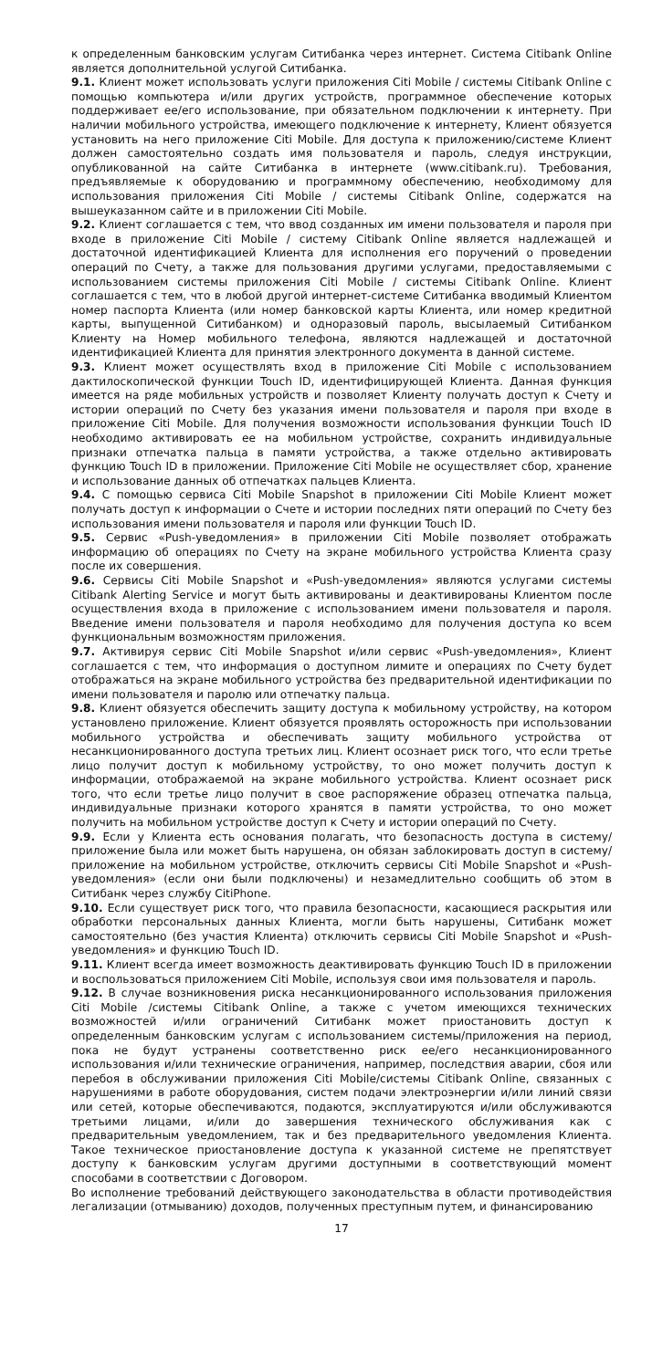к определенным банковским услугам Ситибанка через интернет. Система Citibank Online является дополнительной услугой Ситибанка.
9.1. Клиент может использовать услуги приложения Citi Mobile / системы Citibank Online с помощью компьютера и/или других устройств, программное обеспечение которых поддерживает ее/его использование, при обязательном подключении к интернету. При наличии мобильного устройства, имеющего подключение к интернету, Клиент обязуется установить на него приложение Citi Mobile. Для доступа к приложению/системе Клиент должен самостоятельно создать имя пользователя и пароль, следуя инструкции, опубликованной на сайте Ситибанка в интернете (www.citibank.ru). Требования, предъявляемые к оборудованию и программному обеспечению, необходимому для использования приложения Citi Mobile / системы Citibank Online, содержатся на вышеуказанном сайте и в приложении Citi Mobile.
9.2. Клиент соглашается с тем, что ввод созданных им имени пользователя и пароля при входе в приложение Citi Mobile / систему Citibank Online является надлежащей и достаточной идентификацией Клиента для исполнения его поручений о проведении операций по Счету, а также для пользования другими услугами, предоставляемыми с использованием системы приложения Citi Mobile / системы Citibank Online. Клиент соглашается с тем, что в любой другой интернет-системе Ситибанка вводимый Клиентом номер паспорта Клиента (или номер банковской карты Клиента, или номер кредитной карты, выпущенной Ситибанком) и одноразовый пароль, высылаемый Ситибанком Клиенту на Номер мобильного телефона, являются надлежащей и достаточной идентификацией Клиента для принятия электронного документа в данной системе.
9.3. Клиент может осуществлять вход в приложение Citi Mobile с использованием дактилоскопической функции Touch ID, идентифицирующей Клиента. Данная функция имеется на ряде мобильных устройств и позволяет Клиенту получать доступ к Счету и истории операций по Счету без указания имени пользователя и пароля при входе в приложение Citi Mobile. Для получения возможности использования функции Touch ID необходимо активировать ее на мобильном устройстве, сохранить индивидуальные признаки отпечатка пальца в памяти устройства, а также отдельно активировать функцию Touch ID в приложении. Приложение Citi Mobile не осуществляет сбор, хранение и использование данных об отпечатках пальцев Клиента.
9.4. С помощью сервиса Citi Mobile Snapshot в приложении Citi Mobile Клиент может получать доступ к информации о Счете и истории последних пяти операций по Счету без использования имени пользователя и пароля или функции Touch ID.
9.5. Сервис «Push-уведомления» в приложении Citi Mobile позволяет отображать информацию об операциях по Счету на экране мобильного устройства Клиента сразу после их совершения.
9.6. Сервисы Citi Mobile Snapshot и «Push-уведомления» являются услугами системы Citibank Alerting Service и могут быть активированы и деактивированы Клиентом после осуществления входа в приложение с использованием имени пользователя и пароля. Введение имени пользователя и пароля необходимо для получения доступа ко всем функциональным возможностям приложения.
9.7. Активируя сервис Citi Mobile Snapshot и/или сервис «Push-уведомления», Клиент соглашается с тем, что информация о доступном лимите и операциях по Счету будет отображаться на экране мобильного устройства без предварительной идентификации по имени пользователя и паролю или отпечатку пальца.
9.8. Клиент обязуется обеспечить защиту доступа к мобильному устройству, на котором установлено приложение. Клиент обязуется проявлять осторожность при использовании мобильного устройства и обеспечивать защиту мобильного устройства от несанкционированного доступа третьих лиц. Клиент осознает риск того, что если третье лицо получит доступ к мобильному устройству, то оно может получить доступ к информации, отображаемой на экране мобильного устройства. Клиент осознает риск того, что если третье лицо получит в свое распоряжение образец отпечатка пальца, индивидуальные признаки которого хранятся в памяти устройства, то оно может получить на мобильном устройстве доступ к Счету и истории операций по Счету.
9.9. Если у Клиента есть основания полагать, что безопасность доступа в систему/приложение была или может быть нарушена, он обязан заблокировать доступ в систему/приложение на мобильном устройстве, отключить сервисы Citi Mobile Snapshot и «Push-уведомления» (если они были подключены) и незамедлительно сообщить об этом в Ситибанк через службу CitiPhone.
9.10. Если существует риск того, что правила безопасности, касающиеся раскрытия или обработки персональных данных Клиента, могли быть нарушены, Ситибанк может самостоятельно (без участия Клиента) отключить сервисы Citi Mobile Snapshot и «Push-уведомления» и функцию Touch ID.
9.11. Клиент всегда имеет возможность деактивировать функцию Touch ID в приложении и воспользоваться приложением Citi Mobile, используя свои имя пользователя и пароль.
9.12. В случае возникновения риска несанкционированного использования приложения Citi Mobile /системы Citibank Online, а также с учетом имеющихся технических возможностей и/или ограничений Ситибанк может приостановить доступ к определенным банковским услугам с использованием системы/приложения на период, пока не будут устранены соответственно риск ее/его несанкционированного использования и/или технические ограничения, например, последствия аварии, сбоя или перебоя в обслуживании приложения Citi Mobile/системы Citibank Online, связанных с нарушениями в работе оборудования, систем подачи электроэнергии и/или линий связи или сетей, которые обеспечиваются, подаются, эксплуатируются и/или обслуживаются третьими лицами, и/или до завершения технического обслуживания как с предварительным уведомлением, так и без предварительного уведомления Клиента. Такое техническое приостановление доступа к указанной системе не препятствует доступу к банковским услугам другими доступными в соответствующий момент способами в соответствии с Договором.
Во исполнение требований действующего законодательства в области противодействия легализации (отмыванию) доходов, полученных преступным путем, и финансированию
17